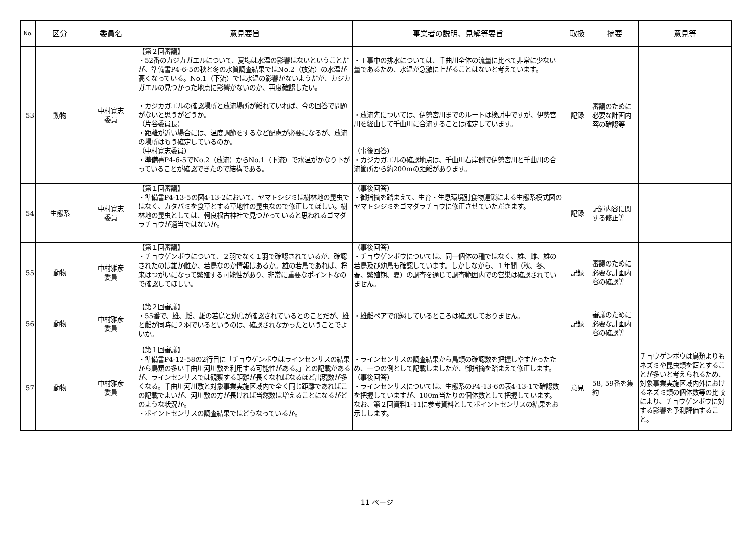| No. | 区分 | 委員名 | 意見要旨 | 事業者の説明、見解等要旨 | 取扱 | 摘要 | 意見等 |
| --- | --- | --- | --- | --- | --- | --- | --- |
| 53 | 動物 | 中村寛志 委員 | 【第２回審議】 ・52番のカジカガエルについて、夏場は水温の影響はないということだが、準備書P4-6-5の秋と冬の水質調査結果ではNo.2（放流）の水温が高くなっている。No.1（下流）では水温の影響がないようだが、カジカガエルの見つかった地点に影響がないのか、再度確認したい。 ・カジカガエルの確認場所と放流場所が離れていれば、今の回答で問題がないと思うがどうか。 （片谷委員長） ・距離が近い場合には、温度調節をするなど配慮が必要になるが、放流の場所はもう確定しているのか。 （中村寛志委員） ・準備書P4-6-5でNo.2（放流）からNo.1（下流）で水温がかなり下がっていることが確認できたので結構である。 | ・工事中の排水については、千曲川全体の流量に比べて非常に少ない量であるため、水温が急激に上がることはないと考えています。 ・放流先については、伊勢宮川までのルートは検討中ですが、伊勢宮川を経由して千曲川に合流することは確定しています。 （事後回答） ・カジカガエルの確認地点は、千曲川右岸側で伊勢宮川と千曲川の合流箇所から約200mの距離があります。 | 記録 | 審議のために必要な計画内容の確認等 | |
| 54 | 生態系 | 中村寛志 委員 | 【第１回審議】 ・準備書P4-13-5の図4-13-2において、ヤマトシジミは樹林地の昆虫ではなく、カタバミを食草とする草地性の昆虫なので修正してほしい。樹林地の昆虫としては、軻良根古神社で見つかっていると思われるゴマダラチョウが適当ではないか。 | （事後回答） ・御指摘を踏まえて、生育・生息環境別食物連鎖による生態系模式図のヤマトシジミをゴマダラチョウに修正させていただきます。 | 記録 | 記述内容に関する修正等 | |
| 55 | 動物 | 中村雅彦 委員 | 【第１回審議】 ・チョウゲンボウについて、２羽でなく１羽で確認されているが、確認されたのは雄か雌か、若鳥なのか情報はあるか。雄の若鳥であれば、将来はつがいになって繁殖する可能性があり、非常に重要なポイントなので確認してほしい。 | （事後回答） ・チョウゲンボウについては、同一個体の種ではなく、雄、雌、雄の若鳥及び幼鳥も確認しています。しかしながら、１年間（秋、冬、春、繁殖期、夏）の調査を通じて調査範囲内での営巣は確認されていません。 | 記録 | 審議のために必要な計画内容の確認等 | |
| 56 | 動物 | 中村雅彦 委員 | 【第２回審議】 ・55番で、雄、雌、雄の若鳥と幼鳥が確認されているとのことだが、雄と雌が同時に２羽でいるというのは、確認されなかったということでよいか。 | ・雄雌ペアで飛翔しているところは確認しておりません。 | 記録 | 審議のために必要な計画内容の確認等 | |
| 57 | 動物 | 中村雅彦 委員 | 【第１回審議】 ・準備書P4-12-58の2行目に「チョウゲンボウはラインセンサスの結果から鳥類の多い千曲川河川敷を利用する可能性がある。」との記載があるが、ラインセンサスでは観察する距離が長くなればなるほど出現数が多くなる。千曲川河川敷と対象事業実施区域内で全く同じ距離であればこの記載でよいが、河川敷の方が長ければ当然数は増えることになるがどのような状況か。 ・ポイントセンサスの調査結果ではどうなっているか。 | ・ラインセンサスの調査結果から鳥類の確認数を把握しやすかったため、一つの例として記載しましたが、御指摘を踏まえて修正します。 （事後回答） ・ラインセンサスについては、生態系のP4-13-6の表4-13-1で確認数を把握していますが、100m当たりの個体数として把握しています。なお、第２回資料1-11に参考資料としてポイントセンサスの結果をお示しします。 | 意見 | 58, 59番を集約 | チョウゲンボウは鳥類よりもネズミや昆虫類を餌とすることが多いと考えられるため、対象事業実施区域内外におけるネズミ類の個体数等の比較により、チョウゲンボウに対する影響を予測評価すること。 |
11 ページ